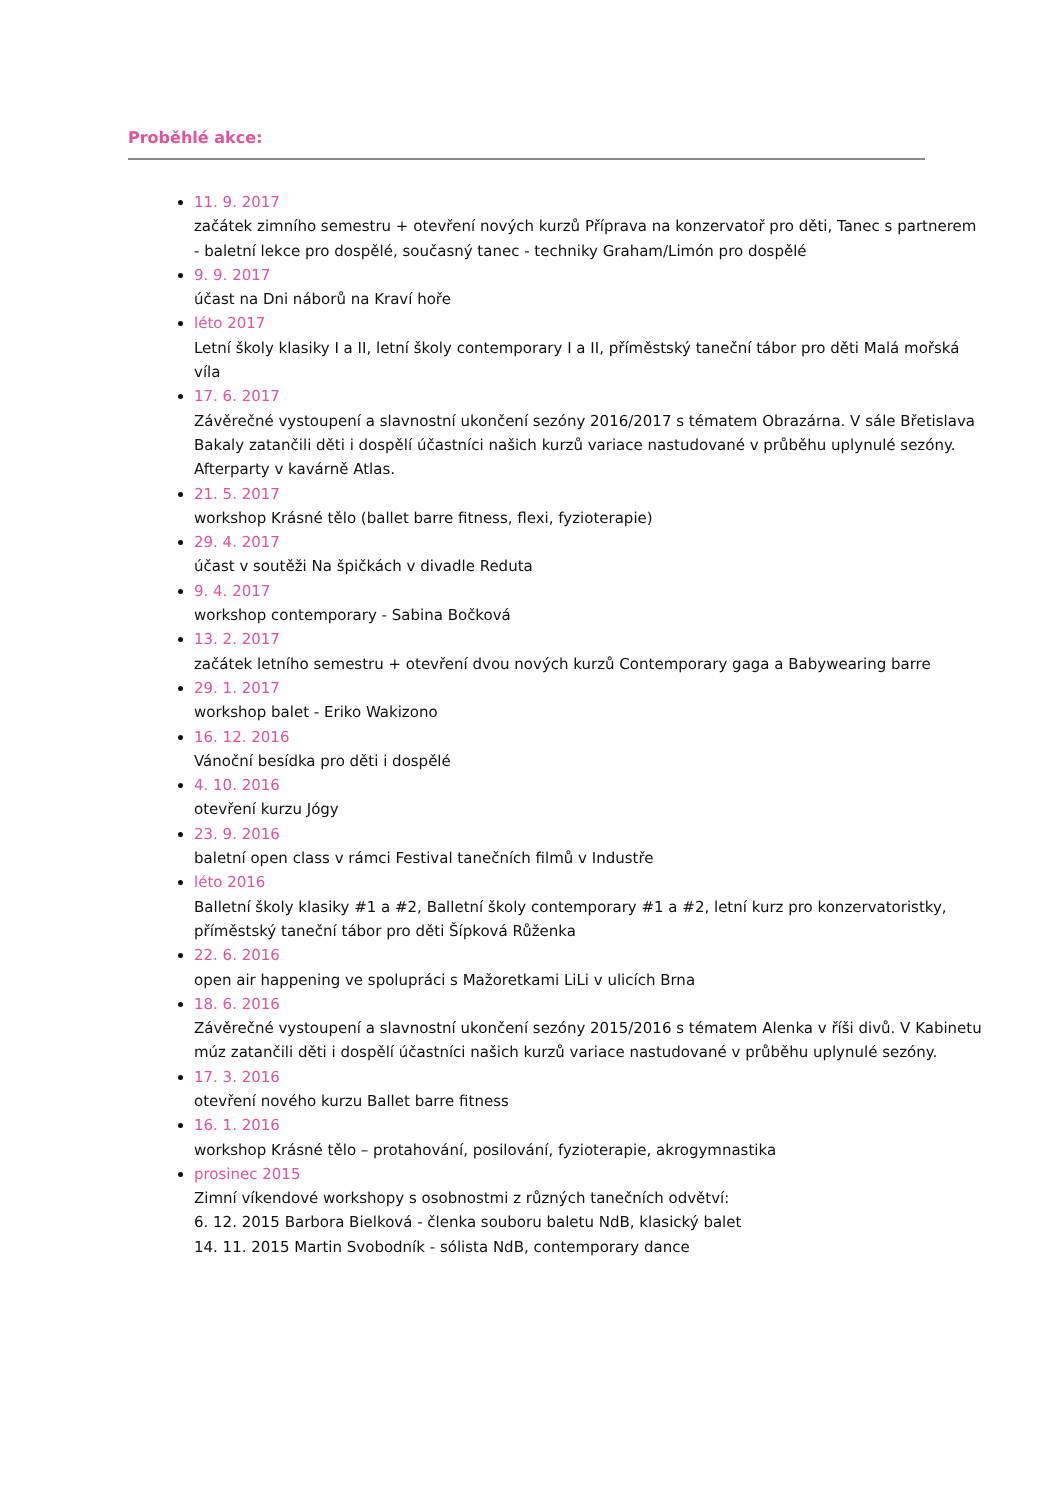Proběhlé akce:
11. 9. 2017
začátek zimního semestru + otevření nových kurzů Příprava na konzervatoř pro děti, Tanec s partnerem - baletní lekce pro dospělé, současný tanec - techniky Graham/Limón pro dospělé
9. 9. 2017
účast na Dni náborů na Kraví hoře
léto 2017
Letní školy klasiky I a II, letní školy contemporary I a II, příměstský taneční tábor pro děti Malá mořská víla
17. 6. 2017
Závěrečné vystoupení a slavnostní ukončení sezóny 2016/2017 s tématem Obrazárna. V sále Břetislava Bakaly zatančili děti i dospělí účastníci našich kurzů variace nastudované v průběhu uplynulé sezóny. Afterparty v kavárně Atlas.
21. 5. 2017
workshop Krásné tělo (ballet barre fitness, flexi, fyzioterapie)
29. 4. 2017
účast v soutěži Na špičkách v divadle Reduta
9. 4. 2017
workshop contemporary - Sabina Bočková
13. 2. 2017
začátek letního semestru + otevření dvou nových kurzů Contemporary gaga a Babywearing barre
29. 1. 2017
workshop balet - Eriko Wakizono
16. 12. 2016
Vánoční besídka pro děti i dospělé
4. 10. 2016
otevření kurzu Jógy
23. 9. 2016
baletní open class v rámci Festival tanečních filmů v Industře
léto 2016
Balletní školy klasiky #1 a #2, Balletní školy contemporary #1 a #2, letní kurz pro konzervatoristky, příměstský taneční tábor pro děti Šípková Růženka
22. 6. 2016
open air happening ve spolupráci s Mažoretkami LiLi v ulicích Brna
18. 6. 2016
Závěrečné vystoupení a slavnostní ukončení sezóny 2015/2016 s tématem Alenka v říši divů. V Kabinetu múz zatančili děti i dospělí účastníci našich kurzů variace nastudované v průběhu uplynulé sezóny.
17. 3. 2016
otevření nového kurzu Ballet barre fitness
16. 1. 2016
workshop Krásné tělo – protahování, posilování, fyzioterapie, akrogymnastika
prosinec 2015
Zimní víkendové workshopy s osobnostmi z různých tanečních odvětví:
6. 12. 2015 Barbora Bielková - členka souboru baletu NdB, klasický balet
14. 11. 2015 Martin Svobodník - sólista NdB, contemporary dance